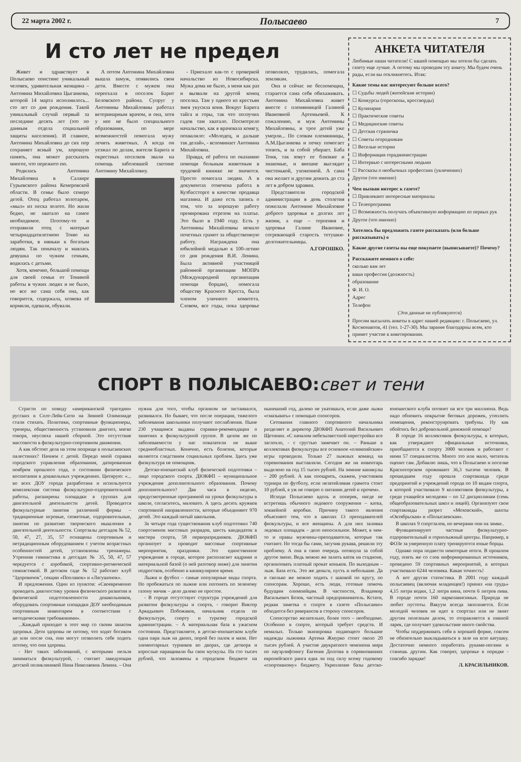22 марта 2002 г. Полысаево 7
И сто лет не предел
Живет и здравствует в Полысаево поистине уникальный человек, удивительная женщина – Антонина Михайловна Цыганкова, которой 14 марта исполнилось... сто лет со дня рождения. Такой уникальный случай первый за последние десять лет (это по данным отдела социальной защиты населения). И главное, Антонина Михайловна до сих пор сохраняет ясный ум, хорошую память, она может рассказать многое, что пережито ею.
Родилась Антонина Михайловна в Салаире Гурьевского района Кемеровской области. В семье было семеро детей. Отец работал золотарем, «мыл» из песка золото. Но жили бедно, не хватало на самое необходимое. Поэтому-то и отправили отец с матерью четырнадцатилетнюю Тоню на заработки, в няньки к богатым людям. Так поначалу и маялась девушка по чужим семьям, водилась с детьми.
Хотя, конечно, большой помощи для своей семьи от Тониной работы в чужих людях и не было, но все же сама себя она, как говорится, содержала, хозяева её кормили, одевали, обували.
А потом Антонина Михайловна вышла замуж, появились свои дети. Вместе с мужем она переехала в поселок Барит Беловского района. Супруг у Антонины Михайловны работал ветеринарным врачом, и она, хотя у нее не было специального образования, по мере возможностей помогала мужу лечить животных. А когда он уезжал по делам, жители Барита и окрестных поселков звали на помощь заболевшей скотине Антонину Михайловну.
- Приехало как-то с проверкой начальство из Новосибирска. Мужа дома не было, а меня как раз и вызвали на другой конец поселка. Там у одного из крестьян змея укусила коня. Вокруг Барита тайга и горы, так что ползучих гадов там хватало. Посмотрело начальство, как я врачевала конягу, похвалило: «Молодец, и дальше так делай», - вспоминает Антонина Михайловна.
Правда, её работа по оказанию помощи больным животным в трудовой книжке не значится. Просто помогала людям. А в документах отмечена работа в Кузбасс­торге в качестве продавца магазина. И даже есть запись о том, что за хорошую работу премирована отрезом на платье. Это было в 1940 году. Есть у Антонины Михайловны немало почетных грамот за общественную работу. Награждена она юбилейной медалью к 100-летию со дня рождения В.И. Ленина. Была активной участницей районной организации МОПРа (Международной организации помощи борцам), помогала обществу Красного Креста, была членом уличного комитета. Словом, все годы, пока здоровье позволяло, трудилась, помогала землякам.
Она и сейчас не беспомощна, старается сама себя обихаживать. Антонина Михайловна живет вместе с племянницей Галиной Ивановной Артемьевой. К сожалению, и муж Антонины Михайловны, и трое детей уже умерли... По словам племянницы, А.М.Цыганкова и печку помогает топить, и за собой убирает. Баба Тоня, так зовут ее близкие и знакомые, и внешне выглядит чистенькой, ухоженной. А сама она желает и другим дожить до ста лет в добром здравии.
Представители городской администрации в день столетия пожелали Антонине Михайловне доброго здоровья и долгих лет жизни, а еще – терпения и здоровья Галине Ивановне, согревающей старость тетушки-долгожительницы.
А.ГОРОШКО.
АНКЕТА ЧИТАТЕЛЯ
Любимые наши читатели! С вашей помощью мы хотели бы сделать газету еще лучше. А потому мы проводим эту анкету. Мы будем очень рады, если вы откликнетесь. Итак:
Какие темы вас интересуют больше всего?
☐ Судьбы людей (житейские истории)
☐ Конкурсы (гороскопы, кроссворды)
☐ Кулинария
☐ Практические советы
☐ Медицинские советы
☐ Детская страничка
☐ Советы огородникам
☐ Веселые истории
☐ Информация горадминистрации
☐ Интервью с интересными людьми
☐ Рассказы о необычных профессиях (увлечениях)
Другое (что именно)
Чем вызван интерес к газете?
☐ Привлекают интересные материалы
☐ Телепрограмма
☐ Возможность получать объективную информацию из первых рук
Другое (что именно)
Хотелось бы предложить газете рассказать (или больше рассказывать) о
Какие другие газеты вы еще покупаете (выписываете)? Почему?
Расскажите немного о себе:
сколько вам лет
ваша профессия (должность)
образование
Ф. И. О.
Адрес
Телефон
(Эти данные не публикуются)
Просим высылать анкеты в адрес нашей редакции: г. Полысаево, ул. Космонавтов, 41 (тел. 1-27-30). Мы заранее благодарны всем, кто примет участие в анкетировании.
СПОРТ В ПОЛЫСАЕВО: свет и тени
Страсти по поводу «американской трагедии» русских в Солт-Лейк-Сити на Зимней Олимпиаде стали стихать. Политики, спортивные функционеры, тренеры, общественность установили диагноз, мягко говоря, неуспеха нашей сборной. Это отсутствие массовости в физкультурно-спортивном движении.
А как обстоят дела на этом поприще в полысаевских палестинах? Начнем с детей. Передо мной справка городского управления образования, датированная ноябрем прошлого года, о состоянии физического воспитания в дошкольных учреждениях. Цитирую: «... во всех ДОУ города разработана и используется комплексная система физкультурно-оздоровительной работы, расширены площадки в группах для двигательной деятельности детей. Проводятся физкультурные занятия различной формы – традиционные игровые, сюжетные, оздоровительные, занятия по развитию творческого мышления в двигательной деятельности. Спортзалы детсадов № 52, 50, 47, 27, 35, 57 оснащены спортивным и нетрадиционным оборудованием с учетом возрастных особенностей детей, установлены тренажеры. Утренняя гимнастика в детсадах № 35, 50, 47, 57 чередуется с аэробикой, спортивно-ритмической гимнастикой. В детском саде № 52 работает клуб "Здоровичок", секции «Поплавок» и «Лягушонок».
И предложения. Один из пунктов: «Своевременно проводить диагностику уровня физического развития и физической подготовленности дошкольников, оборудовать спортивные площадки ДОУ необходимым спортивным инвентарем в соответствии с методическими требованиями».
...Каждый приходит в этот мир со своим запасом здоровья. Дети здоровы не потому, что ходят босиком до или после сна, они могут позволить себе ходить потому, что они здоровы.
- Нет таких заболеваний, с которыми нельзя заниматься физкультурой, - считает заведующая детской поликлиникой Нина Николаевна Левина. – Она нужна для того, чтобы организм не застаивался, развивался. Но бывает, что после операции, тяжелого заболевания школьники получают послабления. Ныне 230 учащимся выданы справки-рекомендации о занятиях в физкультурной группе. В целом же по заболеваемости у нас показатели не выше среднеобластных. Конечно, есть болезни, которые являются следствием социальных проблем. Здесь уже физкультура не помощник.
Детско-юношеский клуб физической подготовки – лицо городского спорта. ДЮКФП – муниципальное учреждение дополнительного образования. Почему дополнительного? Два часа в неделю, предусмотренные программой на уроки физкультуры в школе, согласитесь, маловато. А здесь десять кружков спортивной направленности, которые объединяют 970 детей. Это каждый пятый школьник.
За четыре года существования клуб подготовил 740 спортсменов массовых разрядов, шесть кандидатов в мастера спорта, 58 перворазрядников. ДЮКФП организует и проводит массовые спортивные мероприятия, праздники. Это единственное учреждение в городе, которое располагает кадрами и материальной базой (о ней разговор ниже) для занятия подростков, особенно в каникулярное время.
Лыжи и футбол – самые популярные виды спорта. Но пробежаться по лыжне или погонять по зеленому газону мячик – дело далеко не простое.
- В городе отсутствует структура учреждений для развития физкультуры и спорта, - говорит Виктор Аркадьевич Побожаков, начальник отдела по физкультуре, спорту и туризму городской администрации. – А материальная база в ужасном состоянии. Представляете, в детско-юношеском клубе одна пара лыж на двоих, порой без палок и мази. Нет элементарных турников во дворах, где детвора и взрослые наращивали бы свои мускулы. На сто тысяч рублей, что заложены в городском бюджете на нынешний год, далеко не укатишься, если даже лыжи «смазывать» с помощью спонсоров.
Сетования главного спортивного начальника разделяет и директор ДЮКФП Анатолий Васильевич Щетинин. «С началом небезызвестной перестройки все заглохло, - с грустью замечает он. – Раньше в коллективах физкультуры все оснoвное «олимпийские» игры проводили. Только 27 лыжных команд на соревнования выставляли. Сегодня же на инвентарь выделено на год 15 тысяч рублей. На зимние каникулы – 200 рублей. А как поощрить, скажем, участников турнира по футболу, если незатейливая грамота стоит 10 рублей, я уж не говорю о питании детей и прочем».
Исходи Полысаево вдоль и поперек, нигде не встретишь обычного ледового сооружения – катка, хоккейной коробки. Причину такого явления объясняют тем, что в школах 13 преподавателей физкультуры, и все женщины. А для них заливка ледовых площадок – дело непосильное. Может, в чем-то и правы мужчины-преподаватели, которые так считают. Но тогда бы сами, засучив рукава, решили эту проблему. А она в свою очередь потянула за собой другое звено. Ведь можно же залить каток на стадионе, организовать платный прокат коньков. По выходным – лыж. База есть. Это же деньги, пусть и небольшие. Да и сколько же можно ходить с шапкой по кругу, по спонсорам. Хорошо, есть люди, готовые помочь будущим олимпийцам. В частности, Владимир Васильевич Бозов, частный предприниматель. Кстати, редкая заметка о спорте в газете «Полысаево» обходится без реверансов в сторону спонсоров.
Спонсорство желательно, более того – необходимо. Особенно в спорте, который требует средств. И немалых. Только экипировка подающего большие надежды лыжника Артема Жмурко стоит около 20 тысяч рублей. А участие двукратного чемпиона мира по пауэрлифтингу Евгения Долгова в соревнованиях европейского ранга едва ли под силу всему годовому «спортивному» бюджету. Укрепление базы детско-юношеского клуба потянет на все три миллиона. Ведь надо обновить покрытие беговых дорожек, утеплить помещения, реконструировать трибуны. Ну как обойтись без добровольной денежной помощи?
В городе 16 коллективов физкультуры, в которых, как утверждают официальные источники, приобщаются к спорту 3900 человек и работают с ними 57 специалистов. Много это или мало, читатель оценит сам. Добавлю лишь, что в Полысаево и поселке Красногорском проживают 36,3 тысячи человек. В прошедшем году прошла спартакиада среди предприятий и учреждений города по 10 видам спорта, в которой участвовало 9 коллективов физкультуры, а среди учащейся молодежи – по 12 дисциплинам (семь общеобразовательных школ и лицей). Организуют свои спартакиады разрез «Моховский», шахты «Октябрьская» и «Полысаевская».
В школах 9 спортзалов, но вечерами они на замке..
Функционируют частные физкультурно-оздоровительный и горнолыжный центры. Например, в ФОЗе за умеренную плату тренируются юные борцы.
Однако пора подвести некоторые итоги. В прошлом году, опять же со слов информированных источников, проведено 59 спортивных мероприятий, в которых участвовало 6244 человека. Какая точность!
А вот другая статистика. В 2001 году каждый полысаевец (включая младенцев!) принял «на грудь» 4,15 литра водки, 1,2 литра вина, почти 6 литров пива. В городе почти 160 наркозависимых. Природа не любит пустоты. Вакуум всегда заполняется. Если молодой человек не идет в спортзал или не занят другим полезным делом, то отправляется в пивной ларек, где получает удовольствие иного свойства.
Чтобы поддерживать себя в хорошей форме, совсем не обязательно выкладываться в зале на всю катушку. Достаточно немного поработать руками-ногами и станешь другим. Как говорят, здоровье в порядке - спасибо зарядке!
Л. КРАСИЛЬНИКОВ.